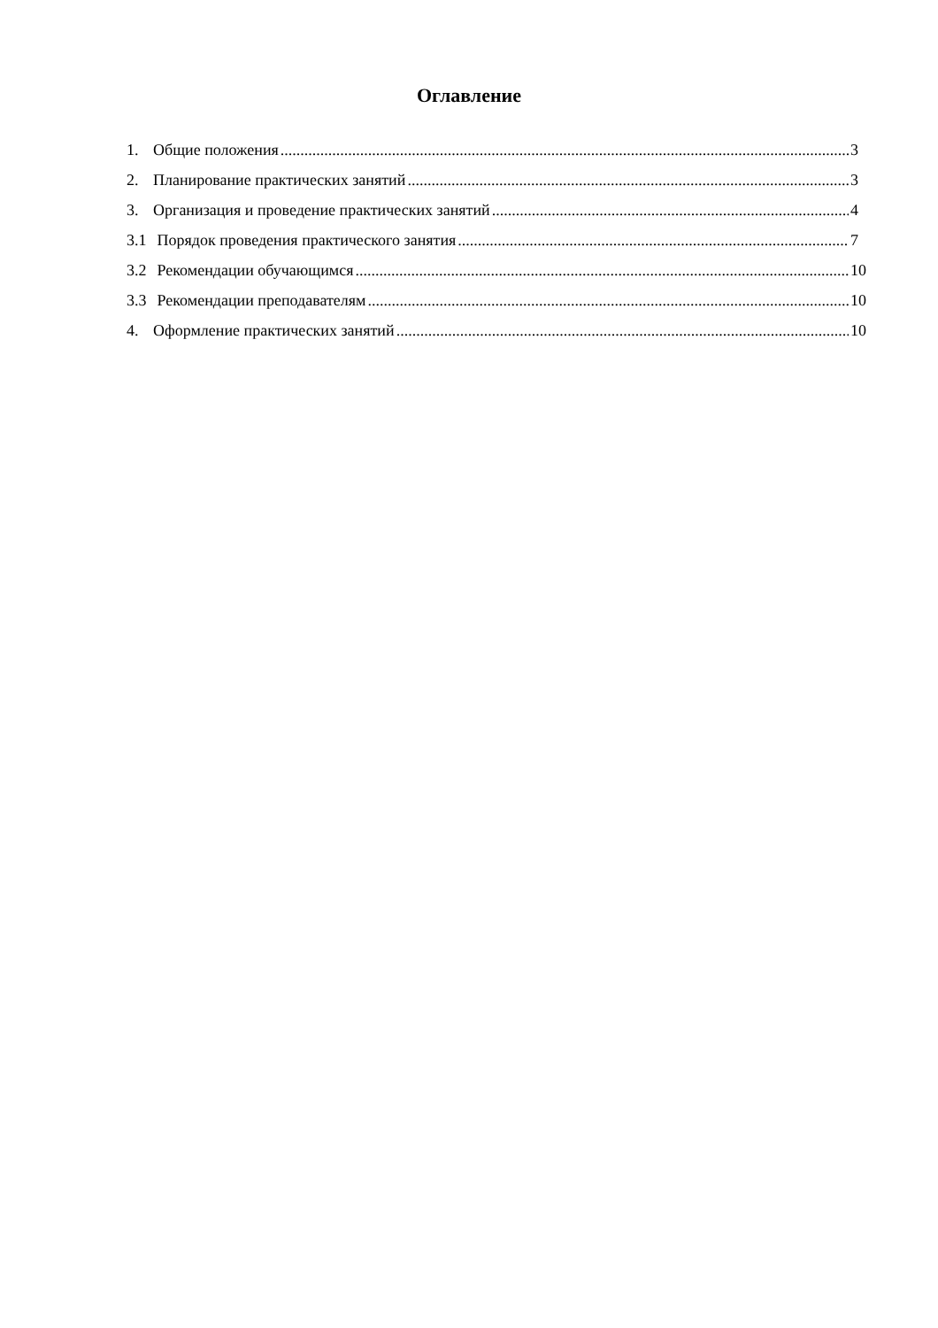Оглавление
1. Общие положения 3
2. Планирование практических занятий 3
3. Организация и проведение практических занятий 4
3.1 Порядок проведения практического занятия 7
3.2 Рекомендации обучающимся 10
3.3 Рекомендации преподавателям 10
4. Оформление практических занятий 10